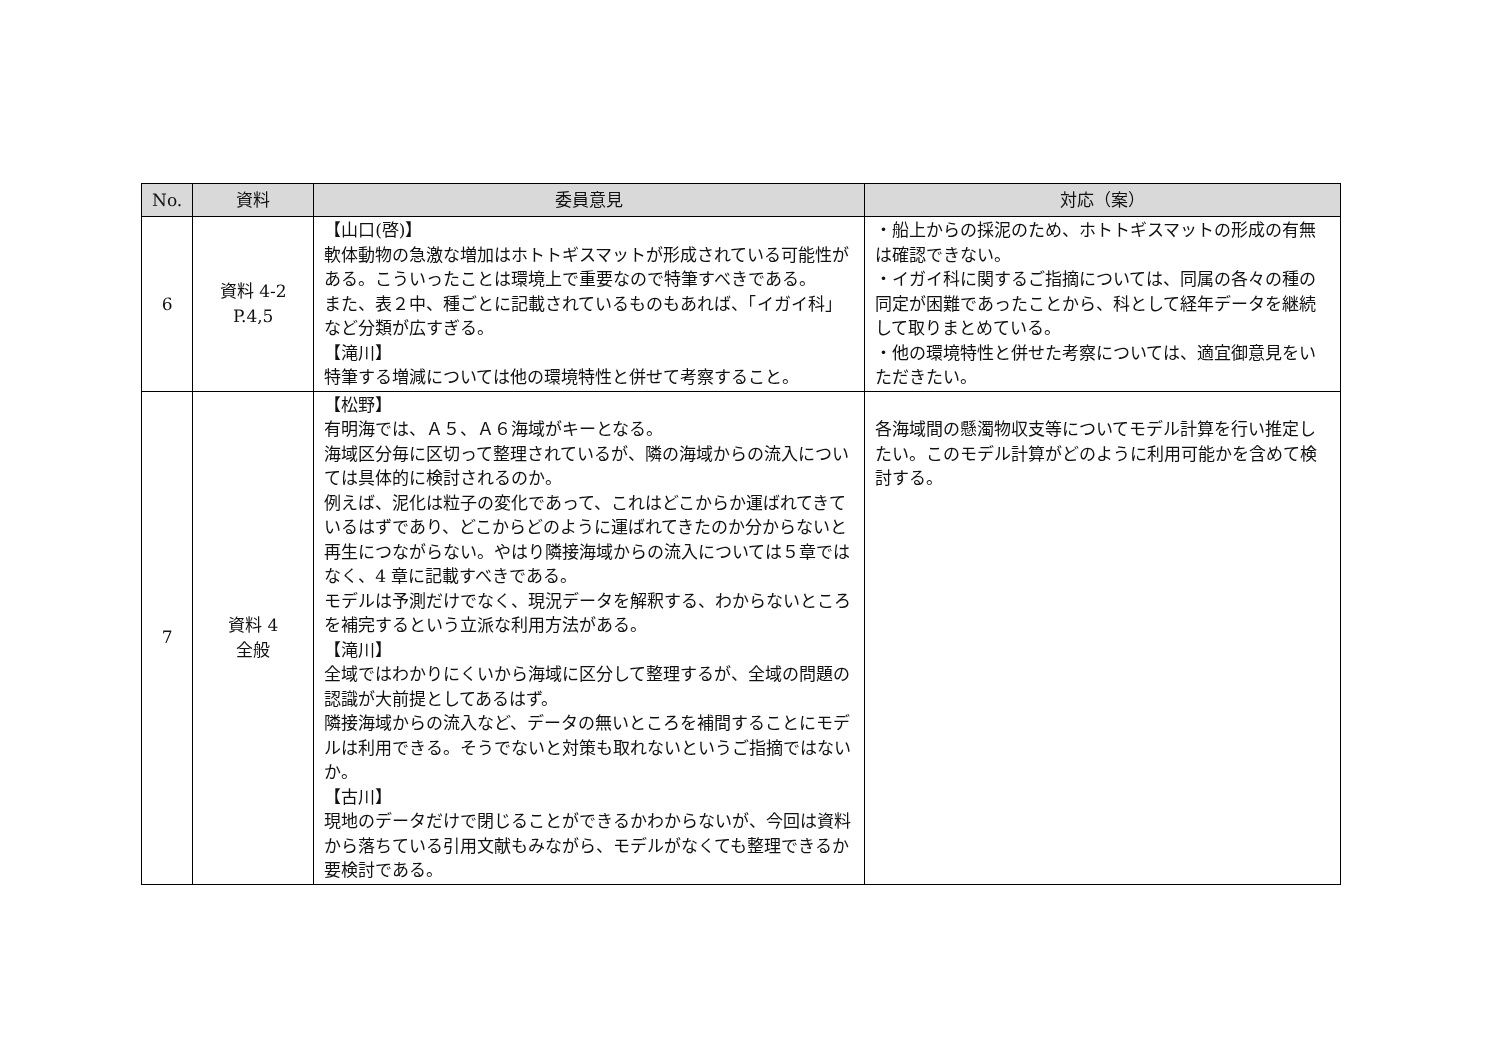| No. | 資料 | 委員意見 | 対応（案） |
| --- | --- | --- | --- |
| 6 | 資料 4-2 P.4,5 | 【山口(啓)】 軟体動物の急激な増加はホトトギスマットが形成されている可能性がある。こういったことは環境上で重要なので特筆すべきである。 また、表２中、種ごとに記載されているものもあれば、「イガイ科」など分類が広すぎる。 【滝川】 特筆する増減については他の環境特性と併せて考察すること。 | ・船上からの採泥のため、ホトトギスマットの形成の有無は確認できない。 ・イガイ科に関するご指摘については、同属の各々の種の同定が困難であったことから、科として経年データを継続して取りまとめている。 ・他の環境特性と併せた考察については、適宜御意見をいただきたい。 |
| 7 | 資料 4 全般 | 【松野】 有明海では、Ａ５、Ａ６海域がキーとなる。 海域区分毎に区切って整理されているが、隣の海域からの流入については具体的に検討されるのか。 例えば、泥化は粒子の変化であって、これはどこからか運ばれてきているはずであり、どこからどのように運ばれてきたのか分からないと再生につながらない。やはり隣接海域からの流入については５章ではなく、4 章に記載すべきである。 モデルは予測だけでなく、現況データを解釈する、わからないところを補完するという立派な利用方法がある。 【滝川】 全域ではわかりにくいから海域に区分して整理するが、全域の問題の認識が大前提としてあるはず。 隣接海域からの流入など、データの無いところを補間することにモデルは利用できる。そうでないと対策も取れないというご指摘ではないか。 【古川】 現地のデータだけで閉じることができるかわからないが、今回は資料から落ちている引用文献もみながら、モデルがなくても整理できるか要検討である。 | 各海域間の懸濁物収支等についてモデル計算を行い推定したい。このモデル計算がどのように利用可能かを含めて検討する。 |